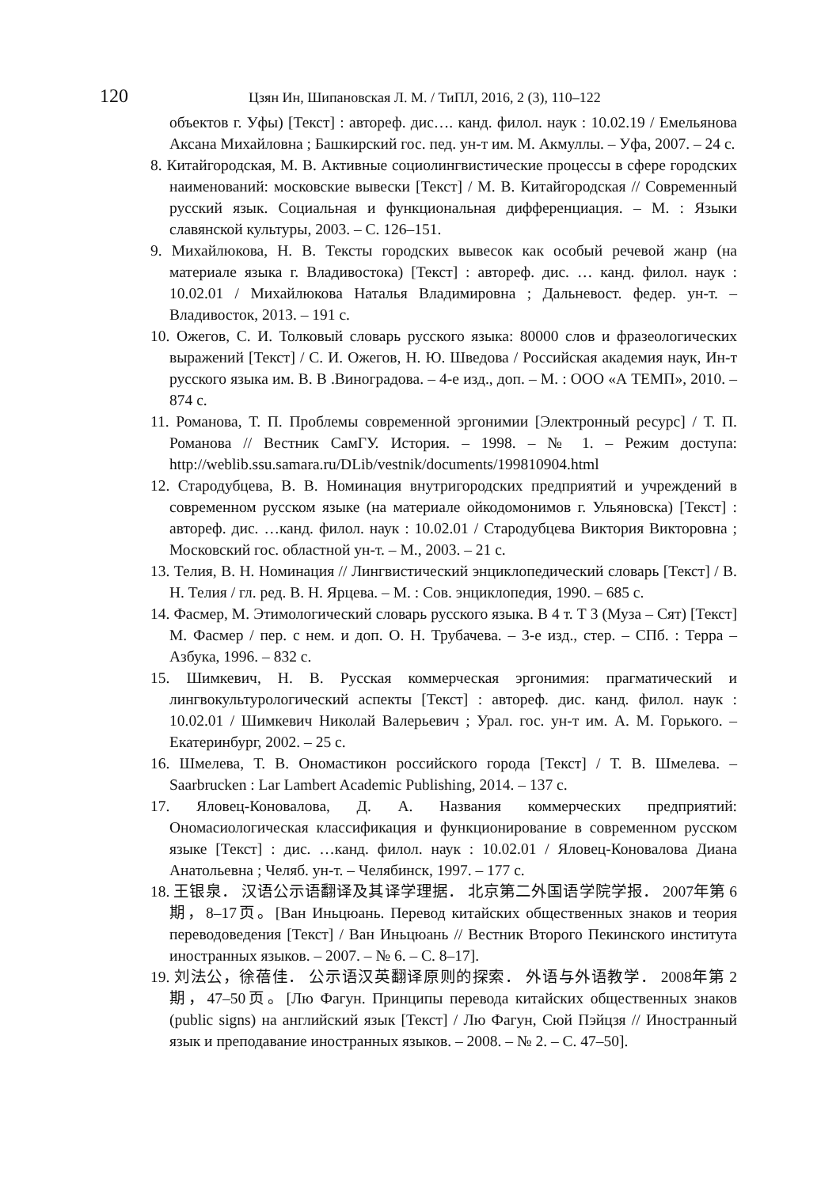120 Цзян Ин, Шипановская Л. М. / ТиПЛ, 2016, 2 (3), 110–122
объектов г. Уфы) [Текст] : автореф. дис…. канд. филол. наук : 10.02.19 / Емельянова Аксана Михайловна ; Башкирский гос. пед. ун-т им. М. Акмуллы. – Уфа, 2007. – 24 с.
8. Китайгородская, М. В. Активные социолингвистические процессы в сфере городских наименований: московские вывески [Текст] / М. В. Китайгородская // Современный русский язык. Социальная и функциональная дифференциация. – М. : Языки славянской культуры, 2003. – С. 126–151.
9. Михайлюкова, Н. В. Тексты городских вывесок как особый речевой жанр (на материале языка г. Владивостока) [Текст] : автореф. дис. … канд. филол. наук : 10.02.01 / Михайлюкова Наталья Владимировна ; Дальневост. федер. ун-т. – Владивосток, 2013. – 191 с.
10. Ожегов, С. И. Толковый словарь русского языка: 80000 слов и фразеологических выражений [Текст] / С. И. Ожегов, Н. Ю. Шведова / Российская академия наук, Ин-т русского языка им. В. В .Виноградова. – 4-е изд., доп. – М. : ООО «А ТЕМП», 2010. – 874 с.
11. Романова, Т. П. Проблемы современной эргонимии [Электронный ресурс] / Т. П. Романова // Вестник СамГУ. История. – 1998. – № 1. – Режим доступа: http://weblib.ssu.samara.ru/DLib/vestnik/documents/199810904.html
12. Стародубцева, В. В. Номинация внутригородских предприятий и учреждений в современном русском языке (на материале ойкодомонимов г. Ульяновска) [Текст] : автореф. дис. …канд. филол. наук : 10.02.01 / Стародубцева Виктория Викторовна ; Московский гос. областной ун-т. – М., 2003. – 21 с.
13. Телия, В. Н. Номинация // Лингвистический энциклопедический словарь [Текст] / В. Н. Телия / гл. ред. В. Н. Ярцева. – М. : Сов. энциклопедия, 1990. – 685 с.
14. Фасмер, М. Этимологический словарь русского языка. В 4 т. Т 3 (Муза – Сят) [Текст] М. Фасмер / пер. с нем. и доп. О. Н. Трубачева. – 3-е изд., стер. – СПб. : Терра – Азбука, 1996. – 832 с.
15. Шимкевич, Н. В. Русская коммерческая эргонимия: прагматический и лингвокультурологический аспекты [Текст] : автореф. дис. канд. филол. наук : 10.02.01 / Шимкевич Николай Валерьевич ; Урал. гос. ун-т им. А. М. Горького. – Екатеринбург, 2002. – 25 с.
16. Шмелева, Т. В. Ономастикон российского города [Текст] / Т. В. Шмелева. – Saarbrucken : Lar Lambert Academic Publishing, 2014. – 137 с.
17. Яловец-Коновалова, Д. А. Названия коммерческих предприятий: Ономасиологическая классификация и функционирование в современном русском языке [Текст] : дис. …канд. филол. наук : 10.02.01 / Яловец-Коновалова Диана Анатольевна ; Челяб. ун-т. – Челябинск, 1997. – 177 с.
18. 王银泉． 汉语公示语翻译及其译学理据． 北京第二外国语学院学报． 2007年第 6期，8–17页。[Ван Иньцюань. Перевод китайских общественных знаков и теория переводоведения [Текст] / Ван Иньцюань // Вестник Второго Пекинского института иностранных языков. – 2007. – № 6. – С. 8–17].
19. 刘法公，徐蓓佳． 公示语汉英翻译原则的探索． 外语与外语教学． 2008年第 2期，47–50页。[Лю Фагун. Принципы перевода китайских общественных знаков (public signs) на английский язык [Текст] / Лю Фагун, Сюй Пэйцзя // Иностранный язык и преподавание иностранных языков. – 2008. – № 2. – С. 47–50].